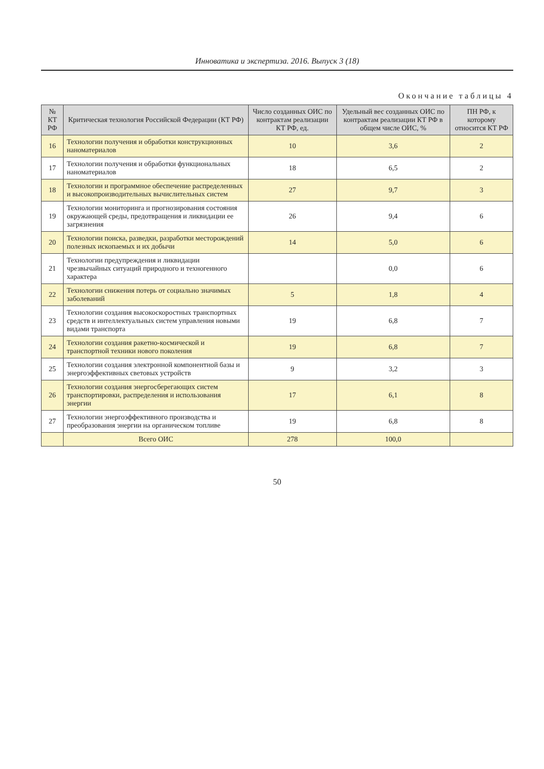Инноватика и экспертиза. 2016. Выпуск 3 (18)
Окончание таблицы 4
| № КТ РФ | Критическая технология Российской Федерации (КТ РФ) | Число созданных ОИС по контрактам реализации КТ РФ, ед. | Удельный вес созданных ОИС по контрактам реализации КТ РФ в общем числе ОИС, % | ПН РФ, к которому относится КТ РФ |
| --- | --- | --- | --- | --- |
| 16 | Технологии получения и обработки конструкционных наноматериалов | 10 | 3,6 | 2 |
| 17 | Технологии получения и обработки функциональных наноматериалов | 18 | 6,5 | 2 |
| 18 | Технологии и программное обеспечение распределенных и высокопроизводительных вычислительных систем | 27 | 9,7 | 3 |
| 19 | Технологии мониторинга и прогнозирования состояния окружающей среды, предотвращения и ликвидации ее загрязнения | 26 | 9,4 | 6 |
| 20 | Технологии поиска, разведки, разработки месторождений полезных ископаемых и их добычи | 14 | 5,0 | 6 |
| 21 | Технологии предупреждения и ликвидации чрезвычайных ситуаций природного и техногенного характера | | 0,0 | 6 |
| 22 | Технологии снижения потерь от социально значимых заболеваний | 5 | 1,8 | 4 |
| 23 | Технологии создания высокоскоростных транспортных средств и интеллектуальных систем управления новыми видами транспорта | 19 | 6,8 | 7 |
| 24 | Технологии создания ракетно-космической и транспортной техники нового поколения | 19 | 6,8 | 7 |
| 25 | Технологии создания электронной компонентной базы и энергоэффективных световых устройств | 9 | 3,2 | 3 |
| 26 | Технологии создания энергосберегающих систем транспортировки, распределения и использования энергии | 17 | 6,1 | 8 |
| 27 | Технологии энергоэффективного производства и преобразования энергии на органическом топливе | 19 | 6,8 | 8 |
| | Всего ОИС | 278 | 100,0 | |
50